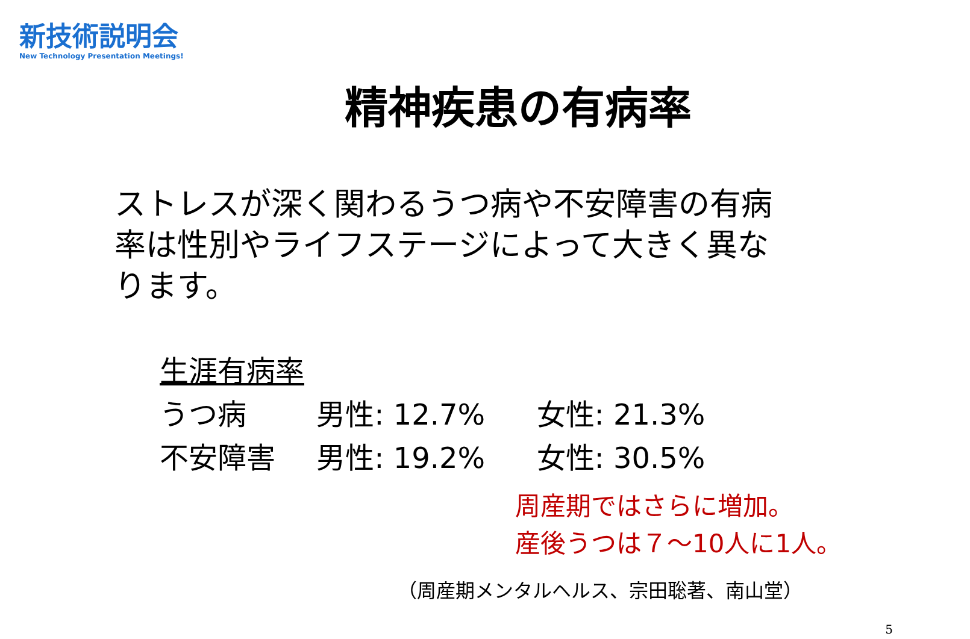新技術説明会
New Technology Presentation Meetings!
精神疾患の有病率
ストレスが深く関わるうつ病や不安障害の有病率は性別やライフステージによって大きく異なります。
生涯有病率
うつ病 男性: 12.7% 女性: 21.3%
不安障害 男性: 19.2% 女性: 30.5%
周産期ではさらに増加。
産後うつは７～10人に1人。
（周産期メンタルヘルス、宗田聡著、南山堂）
5